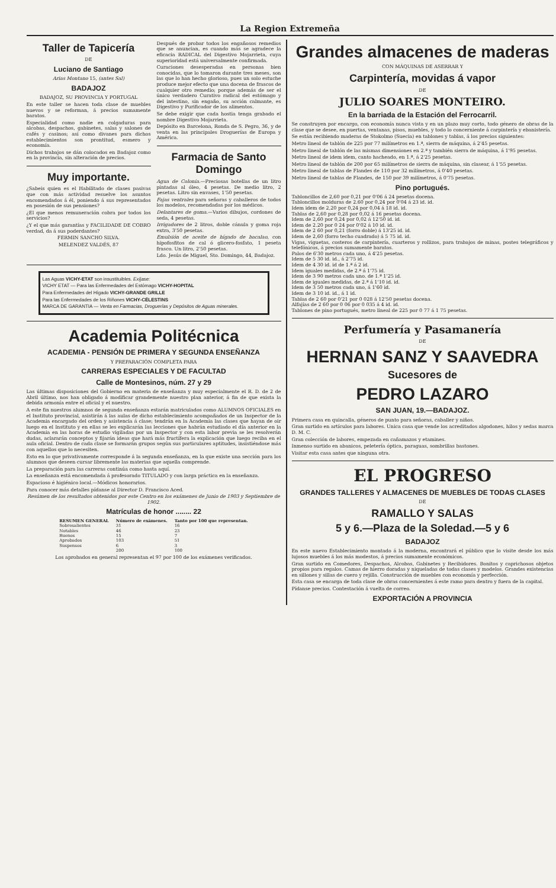La Region Extremeña
Taller de Tapicería
DE
Luciano de Santiago
Arias Montano 15, (antes Sal)
BADAJOZ
BADAJOZ, SU PROVINCIA Y PORTUGAL
En este taller se hacen toda clase de muebles nuevos y se reforman, á precios sumamente baratos.
Especialidad como nadie en colgaduras para alcobas, despachos, gabinetes, salas y salones de cafés y casinos; así como divanes para dichos establecimientos son prontitud, esmero y economía.
Dichos trabajos se dán colocados en Badajoz como en la provincia, sin alteración de precios.
Muy importante.
¿Sabeis quien es el Habilitado de clases pasivas que con más actividad resuelve los asuntos encomendados á él, poniendo á sus representados en posesión de sus pensiones?
¿El que menos remuneración cobra por todos los servicios?
¿Y el que más garantías y FACILIDADE DE COBRO verdad, da á sus poderdantes?
FERMIN SANCHO SILVA.
MELENDEZ VALDÉS, 87
Después de probar todos los engañosos remedios que se anuncian, es cuando más se agradece la eficacia RADICAL del Digestivo Mojarrieta, cuya superioridad está universalmente confirmada.
Curaciones desesperadas en personas bien conocidas, que lo tomaron durante tres meses, son las que lo han hecho glorioso, pues un solo estuche produce mejor efecto que una docena de frascos de cualquier otro remedio; porque además de ser el único verdadero Curativo radical del estómago y del intestino, sin engaño, su acción calmante, es Digestivo y Purificador de los alimentos.
Se debe exigir que cada hostia tenga grabado el nombre Digestivo Mojarrieta.
Depósito en Barcelona, Ronda de S. Pegro, 36, y de venta en las principales Droguerías de Europa y América.
Farmacia de Santo Domingo
Agua de Colonia.—Preciosas botellas de un litro pintadas al óleo, 4 pesetas. De medio litro, 2 pesetas. Litro sin envases, 1'50 pesetas.
Fajas ventrales para señoras y caballeros de todos los modelos, recomendadas por los médicos.
Delantares de goma.—Varios dibujos, cordones de seda, 4 pesetas.
Irrigadores de 2 litros, doble cánula y goma roja extra, 3'50 pesetas.
Emulsión de aceite de hígado de bacalao, con hipofosfitos de cal ó glicero-fosfato, 1 peseta frasco. Un litro, 2'50 pesetas.
Ldo. Jesús de Miguel, Sto. Domingo, 44, Badajoz.
Las Aguas VICHY-ETAT son insustituibles. Exíjase:
VICHY ETAT — Para las Enfermedades del Estómago VICHY-HOPITAL
Para Enfermedades del Hígado VICHY-GRANDE GRILLE
Para las Enfermedades de los Riñones VICHY-CÉLESTINS
MARCA DE GARANTIA — Venta en Farmacias, Droguerías y Depósitos de Aguas minerales.
Academia Politécnica
ACADEMIA - PENSIÓN DE PRIMERA Y SEGUNDA ENSEÑANZA
Y PREPARACIÓN COMPLETA PARA
CARRERAS ESPECIALES Y DE FACULTAD
Calle de Montesinos, núm. 27 y 29
Las últimas disposiciones del Gobierno en materia de enseñanza y muy especialmente el R. D. de 2 de Abril último, nos han obligado á modificar grandemente nuestro plan anterior, á fin de que exista la debida armonía entre el oficial y el nuestro.
A este fin nuestros alumnos de segunda enseñanza estarán matriculados como ALUMNOS OFICIALES en el Instituto provincial, asistirán á las aulas de dicho establecimiento acompañados de un Inspector de la Academia encargado del orden y asistencia á clase; tendrán en la Academia las clases que hayan de oir luego en el Instituto y en ellas se les explicarán las lecciones que habrán estudiado el día anterior en la Academia en las horas de estudio vigiladas por un Inspector y con esta labor previa se les resolverán dudas, aclararán conceptos y fijarán ideas que hará más fructífera la explicación que luego reciba en el aula oficial. Dentro de cada clase se formarán grupos según sus particulares aptitudes, insistiéndose más con aquellos que lo necesiten.
Esto en lo que privativamente corresponde á la segunda enseñanza, en la que existe una sección para los alumnos que deseen cursar libremente las materias que aquella comprende.
La preparación para las carreras continúa como hasta aquí.
La enseñanza está encomendada á profesorado TITULADO y con larga práctica en la enseñanza.
Espacioso é higiénico local.—Módicos honorarios.
Para conocer más detalles pídanse al Director D. Francisco Aced.
Resúmen de los resultados obtenidos por este Centro en los exámenes de Junio de 1903 y Septiembre de 1902.
Matrículas de honor ........ 22
| RESUMEN GENERAL | Número de exámenes. | Tanto por 100 que representan. |
| --- | --- | --- |
| Sobresalientes | 31 | 16 |
| Notables | 46 | 23 |
| Buenos | 15 | 7 |
| Aprobados | 103 | 51 |
| Suspensos | 6 | 3 |
| | 200 | 100 |
Los aprobados en general representan el 97 por 100 de los exámenes verificados.
Grandes almacenes de maderas
CON MÁQUINAS DE ASERRAR Y
Carpintería, movidas á vapor
DE
JULIO SOARES MONTEIRO.
En la barriada de la Estación del Ferrocarril.
Se construyen por encargo, con economía nunca vista y en un plazo muy corto, todo género de obras de la clase que se desee, en puertas, ventanas, pisos, muebles, y todo lo concerniente á carpintería y ebanistería.
Se están recibiendo maderas de Stokolmo (Suecia) en tablones y tablas, á los precios siguientes:
Metro lineal de tablón de 225 por 77 milímetros en 1.ª, sierra de máquina, á 2'45 pesetas.
Metro lineal de tablón de las mismas dimensiones en 2.ª y también sierra de máquina, á 1'95 pesetas.
Metro lineal de idem idem, canto hacheado, en 1.ª, á 2'25 pesetas.
Metro lineal de tablón de 200 por 65 milímetros de sierra de máquina, sin clasear, á 1'55 pesetas.
Metro lineal de tablas de Flandes de 110 por 32 milímetros, á 0'40 pesetas.
Metro lineal de tablas de Flandes, de 150 por 39 milímetros, á 0'75 pesetas.
Pino portugués.
Tabloncillos de 2,60 por 0,21 por 0'06 á 24 pesetas docena.
Tabloncillos molduras de 2.60 por 0,24 por 0'04 á 23 id. id.
Idem idem de 2,20 por 0,24 por 0,04 á 18 id. id.
Tablas de 2,60 por 0,28 por 0,02 á 16 pesetas docena.
Idem de 2,60 por 0,24 por 0,02 á 12'50 id. id.
Idem de 2.20 por 0 24 por 0'02 á 10 id. id.
Idem de 2 60 por 0,21 (forro doble) á 13'25 id. id.
Idem de 2,60 (forro techo cuadrado) á 5 75 id. id.
Vigas, viguetas, costeros de carpintería, cuarteros y rollizos, para trabajos de minas, postes telegráficos y telefónicos, á precios sumamente baratos.
Palos de 6'30 metros cada uno, á 4'25 pesetas.
Idem de 5 30 id. id., á 2'75 id.
Idem de 4 30 id. id de 1.ª á 2 id.
Idem iguales medidas, de 2.ª á 1'75 id.
Idem de 3 90 metros cada uno. de 1.ª 1'25 id.
Idem de iguales medidas, de 2.ª á 1'10 id. id.
Idem de 3 50 metros cada uno, á 1'60 id.
Idem de 3 10 id. id., á 1 id.
Tablas de 2 60 por 0'21 por 0 028 á 12'50 pesetas docena.
Alfajías de 2 60 por 0 06 por 0 035 á 4 id. id.
Tablones de pino portugués, metro lineal de 225 por 0 77 á 1 75 pesetas.
Perfumería y Pasamanería
DE
HERNAN SANZ Y SAAVEDRA
Sucesores de
PEDRO LAZARO
SAN JUAN, 19.—BADAJOZ.
Primera casa en quincalla, géneros de punto para señoras, caballer y niños.
Gran surtido en artículos para labores. Unica casa que vende los acreditados algodones, hilos y sedas marca D. M. C.
Gran colección de labores, empezada en cañamazos y etamines.
Inmenso surtido en abanicos, peletería óptica, paraguas, sombrillas bastones.
Visitar esta casa antes que ninguna otra.
EL PROGRESO
GRANDES TALLERES Y ALMACENES DE MUEBLES DE TODAS CLASES
DE
RAMALLO Y SALAS
5 y 6.—Plaza de la Soledad.—5 y 6
BADAJOZ
En este nuevo Establecimiento montado á la moderna, encontrará el público que lo visite desde los más lujosos muebles á los más modestos, á precios sumamente económicos.
Gran surtido en Comedores, Despachos, Alcobas, Gabinetes y Recibidores. Bonitos y caprichosos objetos propios para regalos. Camas de hierro doradas y niqueladas de todas clases y modelos. Grandes existencias en sillones y sillas de cuero y rejilla. Construcción de muebles con economía y perfección.
Esta casa se encarga de toda clase de obras concernientes á este ramo para dentro y fuera de la capital.
Pídanse precios. Contestación á vuelta de correo.
EXPORTACIÓN A PROVINCIA